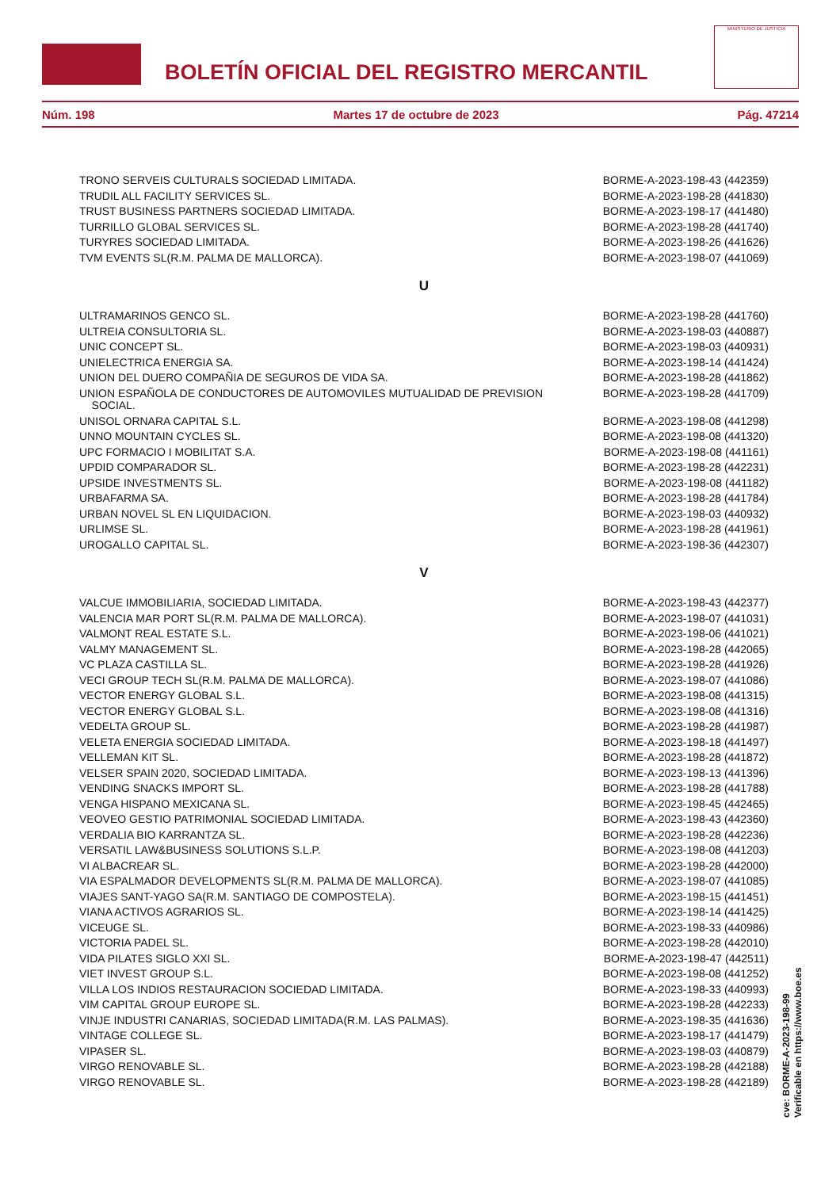BOLETÍN OFICIAL DEL REGISTRO MERCANTIL
MINISTERIO DE JUSTICIA
Núm. 198 Martes 17 de octubre de 2023 Pág. 47214
| TRONO SERVEIS CULTURALS SOCIEDAD LIMITADA. | BORME-A-2023-198-43 (442359) |
| TRUDIL ALL FACILITY SERVICES SL. | BORME-A-2023-198-28 (441830) |
| TRUST BUSINESS PARTNERS SOCIEDAD LIMITADA. | BORME-A-2023-198-17 (441480) |
| TURRILLO GLOBAL SERVICES SL. | BORME-A-2023-198-28 (441740) |
| TURYRES SOCIEDAD LIMITADA. | BORME-A-2023-198-26 (441626) |
| TVM EVENTS SL(R.M. PALMA DE MALLORCA). | BORME-A-2023-198-07 (441069) |
U
| ULTRAMARINOS GENCO SL. | BORME-A-2023-198-28 (441760) |
| ULTREIA CONSULTORIA SL. | BORME-A-2023-198-03 (440887) |
| UNIC CONCEPT SL. | BORME-A-2023-198-03 (440931) |
| UNIELECTRICA ENERGIA SA. | BORME-A-2023-198-14 (441424) |
| UNION DEL DUERO COMPAÑIA DE SEGUROS DE VIDA SA. | BORME-A-2023-198-28 (441862) |
| UNION ESPAÑOLA DE CONDUCTORES DE AUTOMOVILES MUTUALIDAD DE PREVISION SOCIAL. | BORME-A-2023-198-28 (441709) |
| UNISOL ORNARA CAPITAL S.L. | BORME-A-2023-198-08 (441298) |
| UNNO MOUNTAIN CYCLES SL. | BORME-A-2023-198-08 (441320) |
| UPC FORMACIO I MOBILITAT S.A. | BORME-A-2023-198-08 (441161) |
| UPDID COMPARADOR SL. | BORME-A-2023-198-28 (442231) |
| UPSIDE INVESTMENTS SL. | BORME-A-2023-198-08 (441182) |
| URBAFARMA SA. | BORME-A-2023-198-28 (441784) |
| URBAN NOVEL SL EN LIQUIDACION. | BORME-A-2023-198-03 (440932) |
| URLIMSE SL. | BORME-A-2023-198-28 (441961) |
| UROGALLO CAPITAL SL. | BORME-A-2023-198-36 (442307) |
V
| VALCUE IMMOBILIARIA, SOCIEDAD LIMITADA. | BORME-A-2023-198-43 (442377) |
| VALENCIA MAR PORT SL(R.M. PALMA DE MALLORCA). | BORME-A-2023-198-07 (441031) |
| VALMONT REAL ESTATE S.L. | BORME-A-2023-198-06 (441021) |
| VALMY MANAGEMENT SL. | BORME-A-2023-198-28 (442065) |
| VC PLAZA CASTILLA SL. | BORME-A-2023-198-28 (441926) |
| VECI GROUP TECH SL(R.M. PALMA DE MALLORCA). | BORME-A-2023-198-07 (441086) |
| VECTOR ENERGY GLOBAL S.L. | BORME-A-2023-198-08 (441315) |
| VECTOR ENERGY GLOBAL S.L. | BORME-A-2023-198-08 (441316) |
| VEDELTA GROUP SL. | BORME-A-2023-198-28 (441987) |
| VELETA ENERGIA SOCIEDAD LIMITADA. | BORME-A-2023-198-18 (441497) |
| VELLEMAN KIT SL. | BORME-A-2023-198-28 (441872) |
| VELSER SPAIN 2020, SOCIEDAD LIMITADA. | BORME-A-2023-198-13 (441396) |
| VENDING SNACKS IMPORT SL. | BORME-A-2023-198-28 (441788) |
| VENGA HISPANO MEXICANA SL. | BORME-A-2023-198-45 (442465) |
| VEOVEO GESTIO PATRIMONIAL SOCIEDAD LIMITADA. | BORME-A-2023-198-43 (442360) |
| VERDALIA BIO KARRANTZA SL. | BORME-A-2023-198-28 (442236) |
| VERSATIL LAW&BUSINESS SOLUTIONS S.L.P. | BORME-A-2023-198-08 (441203) |
| VI ALBACREAR SL. | BORME-A-2023-198-28 (442000) |
| VIA ESPALMADOR DEVELOPMENTS SL(R.M. PALMA DE MALLORCA). | BORME-A-2023-198-07 (441085) |
| VIAJES SANT-YAGO SA(R.M. SANTIAGO DE COMPOSTELA). | BORME-A-2023-198-15 (441451) |
| VIANA ACTIVOS AGRARIOS SL. | BORME-A-2023-198-14 (441425) |
| VICEUGE SL. | BORME-A-2023-198-33 (440986) |
| VICTORIA PADEL SL. | BORME-A-2023-198-28 (442010) |
| VIDA PILATES SIGLO XXI SL. | BORME-A-2023-198-47 (442511) |
| VIET INVEST GROUP S.L. | BORME-A-2023-198-08 (441252) |
| VILLA LOS INDIOS RESTAURACION SOCIEDAD LIMITADA. | BORME-A-2023-198-33 (440993) |
| VIM CAPITAL GROUP EUROPE SL. | BORME-A-2023-198-28 (442233) |
| VINJE INDUSTRI CANARIAS, SOCIEDAD LIMITADA(R.M. LAS PALMAS). | BORME-A-2023-198-35 (441636) |
| VINTAGE COLLEGE SL. | BORME-A-2023-198-17 (441479) |
| VIPASER SL. | BORME-A-2023-198-03 (440879) |
| VIRGO RENOVABLE SL. | BORME-A-2023-198-28 (442188) |
| VIRGO RENOVABLE SL. | BORME-A-2023-198-28 (442189) |
cve: BORME-A-2023-198-99
Verificable en https://www.boe.es